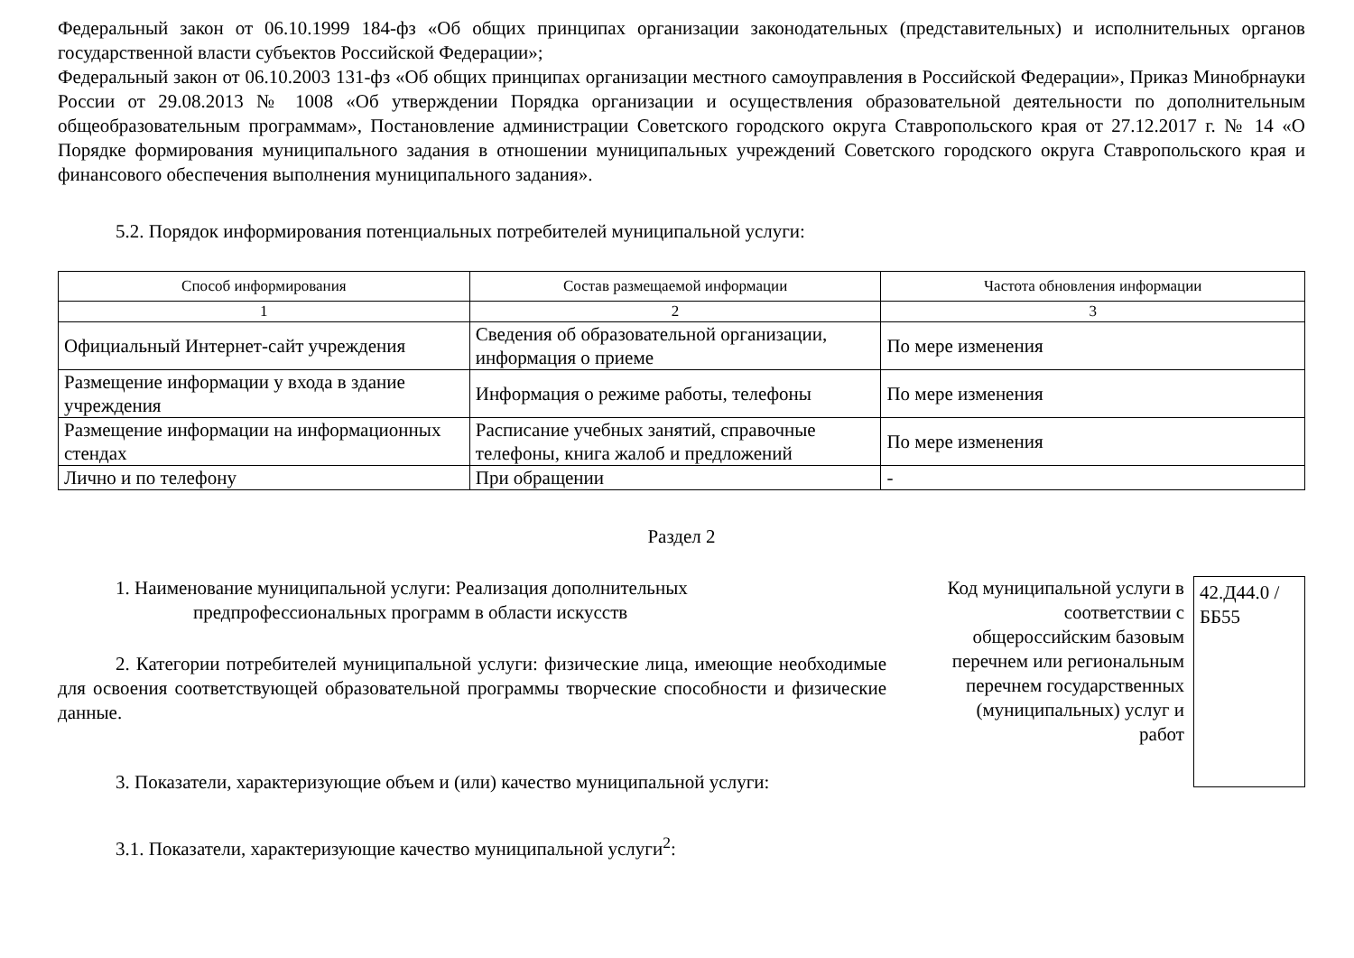Федеральный закон от 06.10.1999 184-фз «Об общих принципах организации законодательных (представительных) и исполнительных органов государственной власти субъектов Российской Федерации»;
Федеральный закон от 06.10.2003 131-фз «Об общих принципах организации местного самоуправления в Российской Федерации», Приказ Минобрнауки России от 29.08.2013 № 1008 «Об утверждении Порядка организации и осуществления образовательной деятельности по дополнительным общеобразовательным программам», Постановление администрации Советского городского округа Ставропольского края от 27.12.2017 г. № 14 «О Порядке формирования муниципального задания в отношении муниципальных учреждений Советского городского округа Ставропольского края и финансового обеспечения выполнения муниципального задания».
5.2. Порядок информирования потенциальных потребителей муниципальной услуги:
| Способ информирования | Состав размещаемой информации | Частота обновления информации |
| --- | --- | --- |
| 1 | 2 | 3 |
| Официальный Интернет-сайт учреждения | Сведения об образовательной организации, информация о приеме | По мере изменения |
| Размещение информации у входа в здание учреждения | Информация о режиме работы, телефоны | По мере изменения |
| Размещение информации на информационных стендах | Расписание учебных занятий, справочные телефоны, книга жалоб и предложений | По мере изменения |
| Лично и по телефону | При обращении | - |
Раздел 2
1. Наименование муниципальной услуги: Реализация дополнительных
предпрофессиональных программ в области искусств
2. Категории потребителей муниципальной услуги: физические лица, имеющие необходимые для освоения соответствующей образовательной программы творческие способности и физические данные.
3. Показатели, характеризующие объем и (или) качество муниципальной услуги:
3.1. Показатели, характеризующие качество муниципальной услуги<sup>2</sup>:
Код муниципальной услуги в соответствии с общероссийским базовым перечнем или региональным перечнем государственных (муниципальных) услуг и работ
42.Д44.0 /ББ55